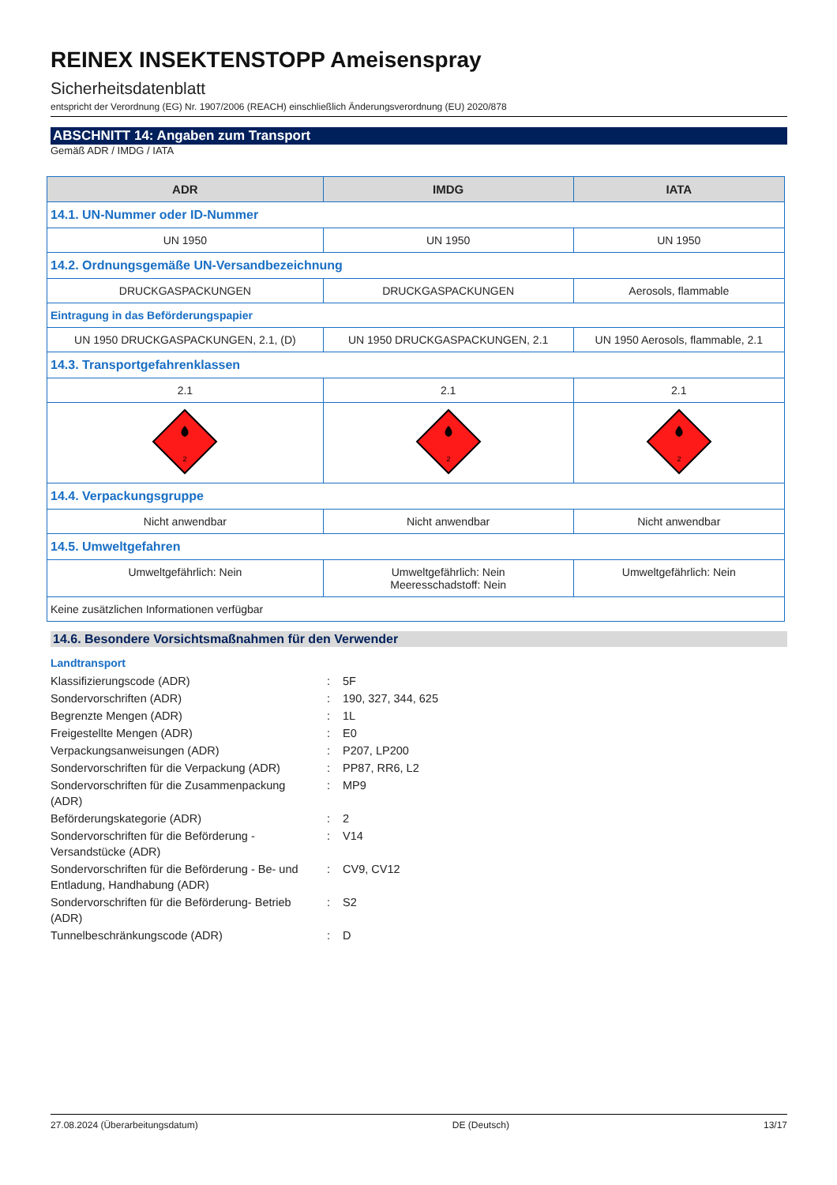REINEX INSEKTENSTOPP Ameisenspray
Sicherheitsdatenblatt
entspricht der Verordnung (EG) Nr. 1907/2006 (REACH) einschließlich Änderungsverordnung (EU) 2020/878
ABSCHNITT 14: Angaben zum Transport
Gemäß ADR / IMDG / IATA
| ADR | IMDG | IATA |
| --- | --- | --- |
| 14.1. UN-Nummer oder ID-Nummer | | |
| UN 1950 | UN 1950 | UN 1950 |
| 14.2. Ordnungsgemäße UN-Versandbezeichnung | | |
| DRUCKGASPACKUNGEN | DRUCKGASPACKUNGEN | Aerosols, flammable |
| Eintragung in das Beförderungspapier | | |
| UN 1950 DRUCKGASPACKUNGEN, 2.1, (D) | UN 1950 DRUCKGASPACKUNGEN, 2.1 | UN 1950 Aerosols, flammable, 2.1 |
| 14.3. Transportgefahrenklassen | | |
| 2.1 | 2.1 | 2.1 |
| 2 | 2 | 2 |
| 14.4. Verpackungsgruppe | | |
| Nicht anwendbar | Nicht anwendbar | Nicht anwendbar |
| 14.5. Umweltgefahren | | |
| Umweltgefährlich: Nein | Umweltgefährlich: Nein Meeresschadstoff: Nein | Umweltgefährlich: Nein |
| Keine zusätzlichen Informationen verfügbar | | |
14.6. Besondere Vorsichtsmaßnahmen für den Verwender
Landtransport
| Klassifizierungscode (ADR) | : | 5F |
| Sondervorschriften (ADR) | : | 190, 327, 344, 625 |
| Begrenzte Mengen (ADR) | : | 1L |
| Freigestellte Mengen (ADR) | : | E0 |
| Verpackungsanweisungen (ADR) | : | P207, LP200 |
| Sondervorschriften für die Verpackung (ADR) | : | PP87, RR6, L2 |
| Sondervorschriften für die Zusammenpackung (ADR) | : | MP9 |
| Beförderungskategorie (ADR) | : | 2 |
| Sondervorschriften für die Beförderung - Versandstücke (ADR) | : | V14 |
| Sondervorschriften für die Beförderung - Be- und Entladung, Handhabung (ADR) | : | CV9, CV12 |
| Sondervorschriften für die Beförderung- Betrieb (ADR) | : | S2 |
| Tunnelbeschränkungscode (ADR) | : | D |
27.08.2024 (Überarbeitungsdatum) DE (Deutsch) 13/17